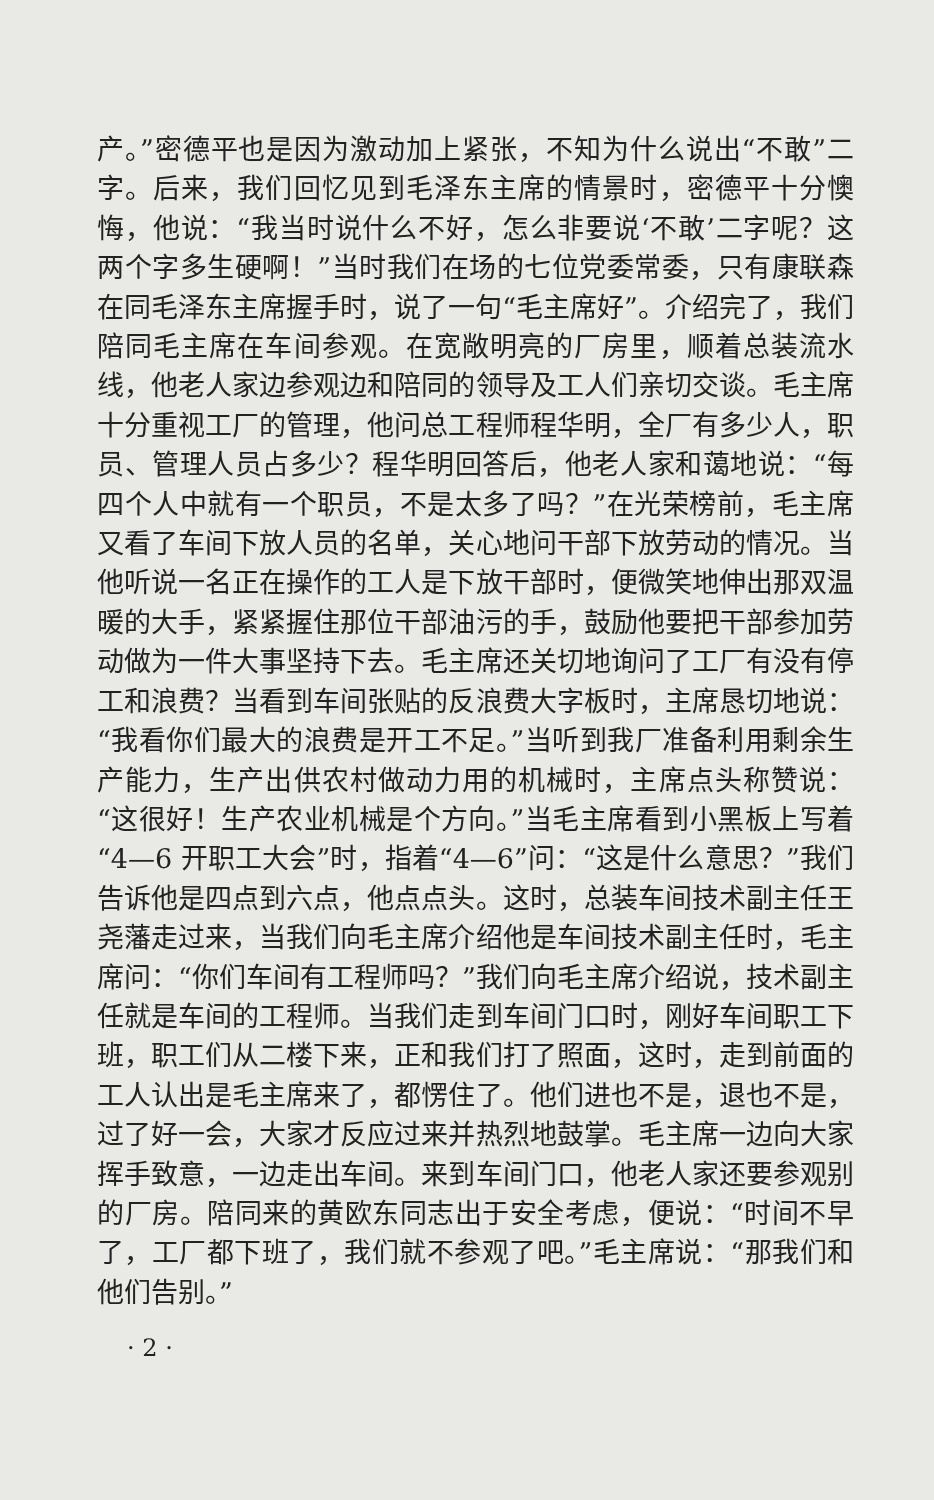产。”密德平也是因为激动加上紧张，不知为什么说出“不敢”二字。后来，我们回忆见到毛泽东主席的情景时，密德平十分懊悔，他说：“我当时说什么不好，怎么非要说‘不敢’二字呢？这两个字多生硬啊！”当时我们在场的七位党委常委，只有康联森在同毛泽东主席握手时，说了一句“毛主席好”。介绍完了，我们陪同毛主席在车间参观。在宽敞明亮的厂房里，顺着总装流水线，他老人家边参观边和陪同的领导及工人们亲切交谈。毛主席十分重视工厂的管理，他问总工程师程华明，全厂有多少人，职员、管理人员占多少？程华明回答后，他老人家和蔼地说：“每四个人中就有一个职员，不是太多了吗？”在光荣榜前，毛主席又看了车间下放人员的名单，关心地问干部下放劳动的情况。当他听说一名正在操作的工人是下放干部时，便微笑地伸出那双温暖的大手，紧紧握住那位干部油污的手，鼓励他要把干部参加劳动做为一件大事坚持下去。毛主席还关切地询问了工厂有没有停工和浪费？当看到车间张贴的反浪费大字板时，主席恳切地说：“我看你们最大的浪费是开工不足。”当听到我厂准备利用剩余生产能力，生产出供农村做动力用的机械时，主席点头称赞说：“这很好！生产农业机械是个方向。”当毛主席看到小黑板上写着“4—6 开职工大会”时，指着“4—6”问：“这是什么意思？”我们告诉他是四点到六点，他点点头。这时，总装车间技术副主任王尧藩走过来，当我们向毛主席介绍他是车间技术副主任时，毛主席问：“你们车间有工程师吗？”我们向毛主席介绍说，技术副主任就是车间的工程师。当我们走到车间门口时，刚好车间职工下班，职工们从二楼下来，正和我们打了照面，这时，走到前面的工人认出是毛主席来了，都愣住了。他们进也不是，退也不是，过了好一会，大家才反应过来并热烈地鼓掌。毛主席一边向大家挥手致意，一边走出车间。来到车间门口，他老人家还要参观别的厂房。陪同来的黄欧东同志出于安全考虑，便说：“时间不早了，工厂都下班了，我们就不参观了吧。”毛主席说：“那我们和他们告别。”
· 2 ·